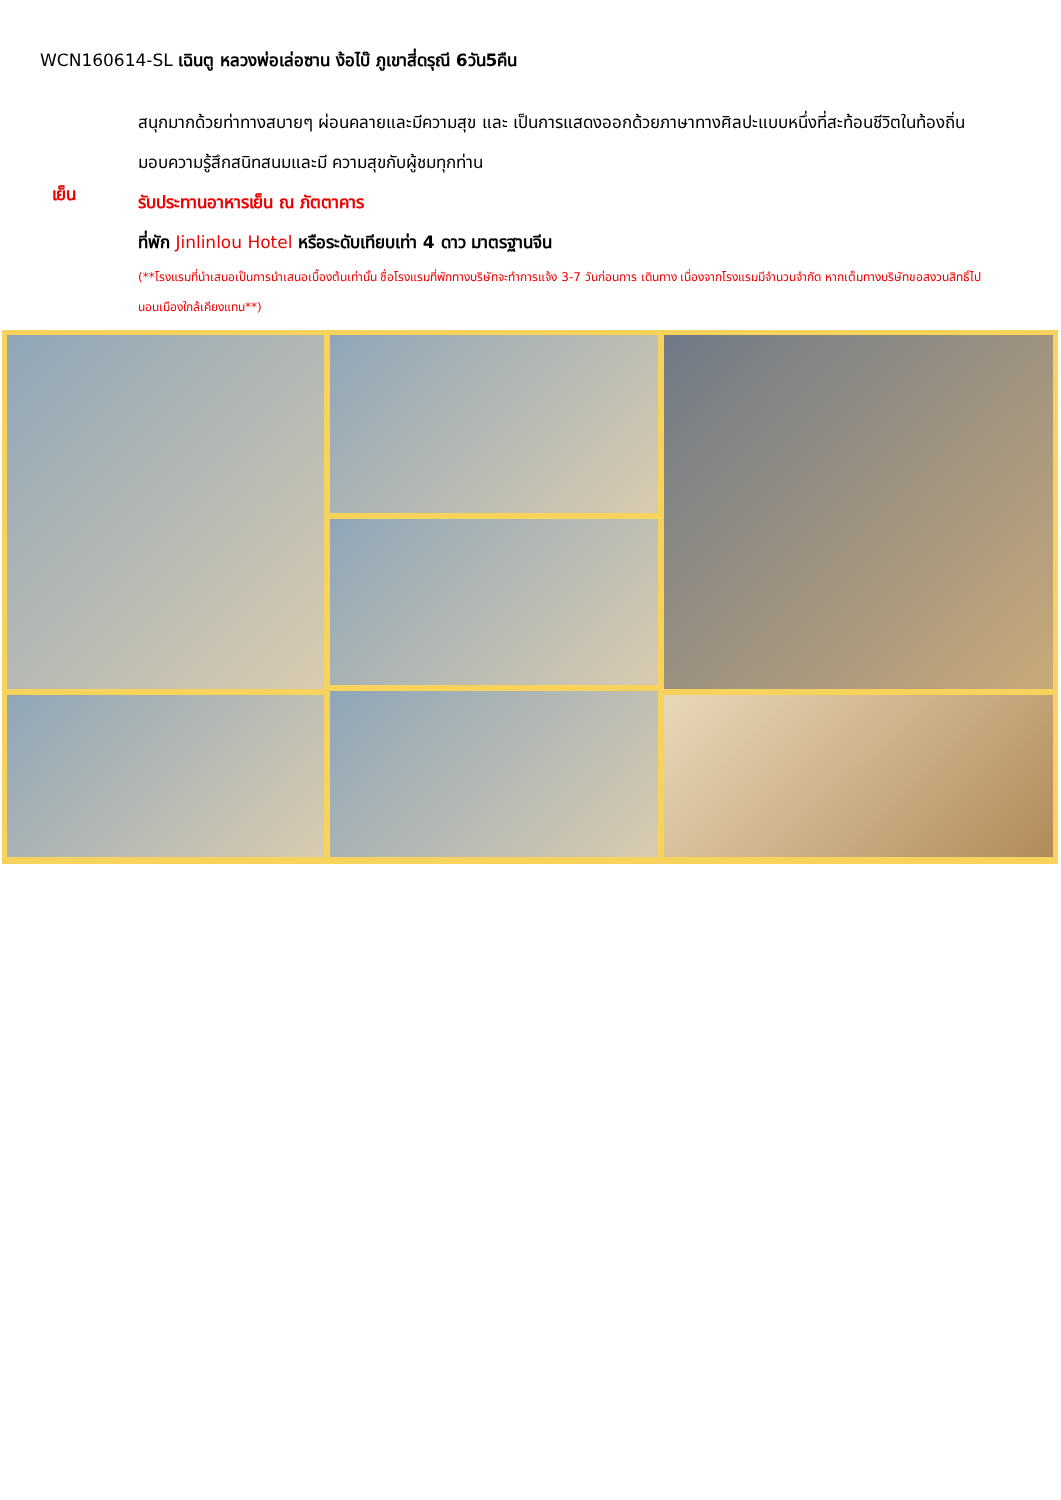WCN160614-SL เฉินตู หลวงพ่อเล่อซาน ง้อไบ๊ ภูเขาสี่ดรุณี 6วัน5คืน
สนุกมากด้วยท่าทางสบายๆ ผ่อนคลายและมีความสุข และ เป็นการแสดงออกด้วยภาษาทางศิลปะแบบหนึ่งที่สะท้อนชีวิตในท้องถิ่น มอบความรู้สึกสนิทสนมและมี ความสุขกับผู้ชมทุกท่าน
เย็น
รับประทานอาหารเย็น ณ ภัตตาคาร
ที่พัก Jinlinlou Hotel หรือระดับเทียบเท่า 4 ดาว มาตรฐานจีน
(**โรงแรมที่นำเสนอเป็นการนำเสนอเบื้องต้นเท่านั้น ชื่อโรงแรมที่พักทางบริษัทจะทำการแจ้ง 3-7 วันก่อนการ เดินทาง เนื่องจากโรงแรมมีจำนวนจำกัด หากเต็มทางบริษัทขอสงวนสิทธิ์ไปนอนเมืองใกล้เคียงแทน**)